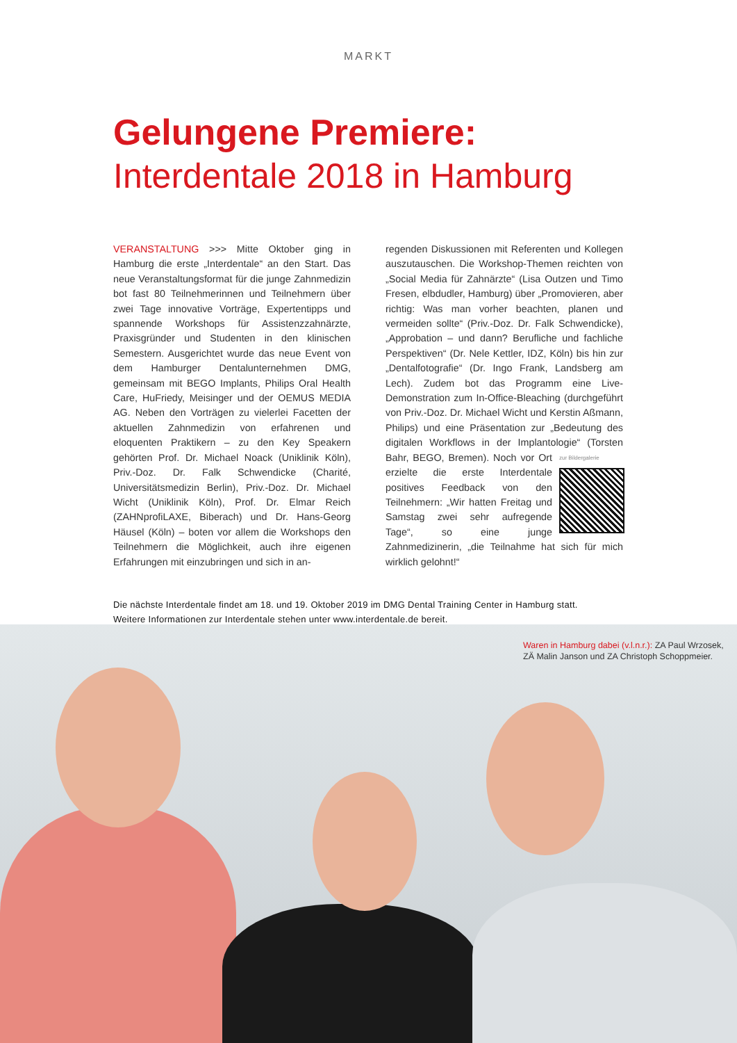MARKT
Gelungene Premiere:
Interdentale 2018 in Hamburg
VERANSTALTUNG >>> Mitte Oktober ging in Hamburg die erste „Interdentale“ an den Start. Das neue Veranstaltungsformat für die junge Zahnmedizin bot fast 80 Teilnehmerinnen und Teilnehmern über zwei Tage innovative Vorträge, Expertentipps und spannende Workshops für Assistenzzahnärzte, Praxisgründer und Studenten in den klinischen Semestern. Ausgerichtet wurde das neue Event von dem Hamburger Dentalunternehmen DMG, gemeinsam mit BEGO Implants, Philips Oral Health Care, HuFriedy, Meisinger und der OEMUS MEDIA AG. Neben den Vorträgen zu vielerlei Facetten der aktuellen Zahnmedizin von erfahrenen und eloquenten Praktikern – zu den Key Speakern gehörten Prof. Dr. Michael Noack (Uniklinik Köln), Priv.-Doz. Dr. Falk Schwendicke (Charité, Universitätsmedizin Berlin), Priv.-Doz. Dr. Michael Wicht (Uniklinik Köln), Prof. Dr. Elmar Reich (ZAHNprofiLAXE, Biberach) und Dr. Hans-Georg Häusel (Köln) – boten vor allem die Workshops den Teilnehmern die Möglichkeit, auch ihre eigenen Erfahrungen mit einzubringen und sich in an-
regenden Diskussionen mit Referenten und Kollegen auszutauschen. Die Workshop-Themen reichten von „Social Media für Zahnärzte“ (Lisa Outzen und Timo Fresen, elbdudler, Hamburg) über „Promovieren, aber richtig: Was man vorher beachten, planen und vermeiden sollte“ (Priv.-Doz. Dr. Falk Schwendicke), „Approbation – und dann? Berufliche und fachliche Perspektiven“ (Dr. Nele Kettler, IDZ, Köln) bis hin zur „Dentalfotografie“ (Dr. Ingo Frank, Landsberg am Lech). Zudem bot das Programm eine Live-Demonstration zum In-Office-Bleaching (durchgeführt von Priv.-Doz. Dr. Michael Wicht und Kerstin Aßmann, Philips) und eine Präsentation zur „Bedeutung des digitalen Workflows in der Implantologie“ (Torsten Bahr, BEGO, Bremen). Noch zur Bildergalerie vor Ort erzielte die erste Interdentale positives Feedback von den Teilnehmern: „Wir hatten Freitag und Samstag zwei sehr aufregende Tage“, so eine junge Zahnmedizinerin, „die Teilnahme hat sich für mich wirklich gelohnt!“
Die nächste Interdentale findet am 18. und 19. Oktober 2019 im DMG Dental Training Center in Hamburg statt.
Weitere Informationen zur Interdentale stehen unter www.interdentale.de bereit.
Waren in Hamburg dabei (v.l.n.r.): ZA Paul Wrzosek,
ZÄ Malin Janson und ZA Christoph Schoppmeier.